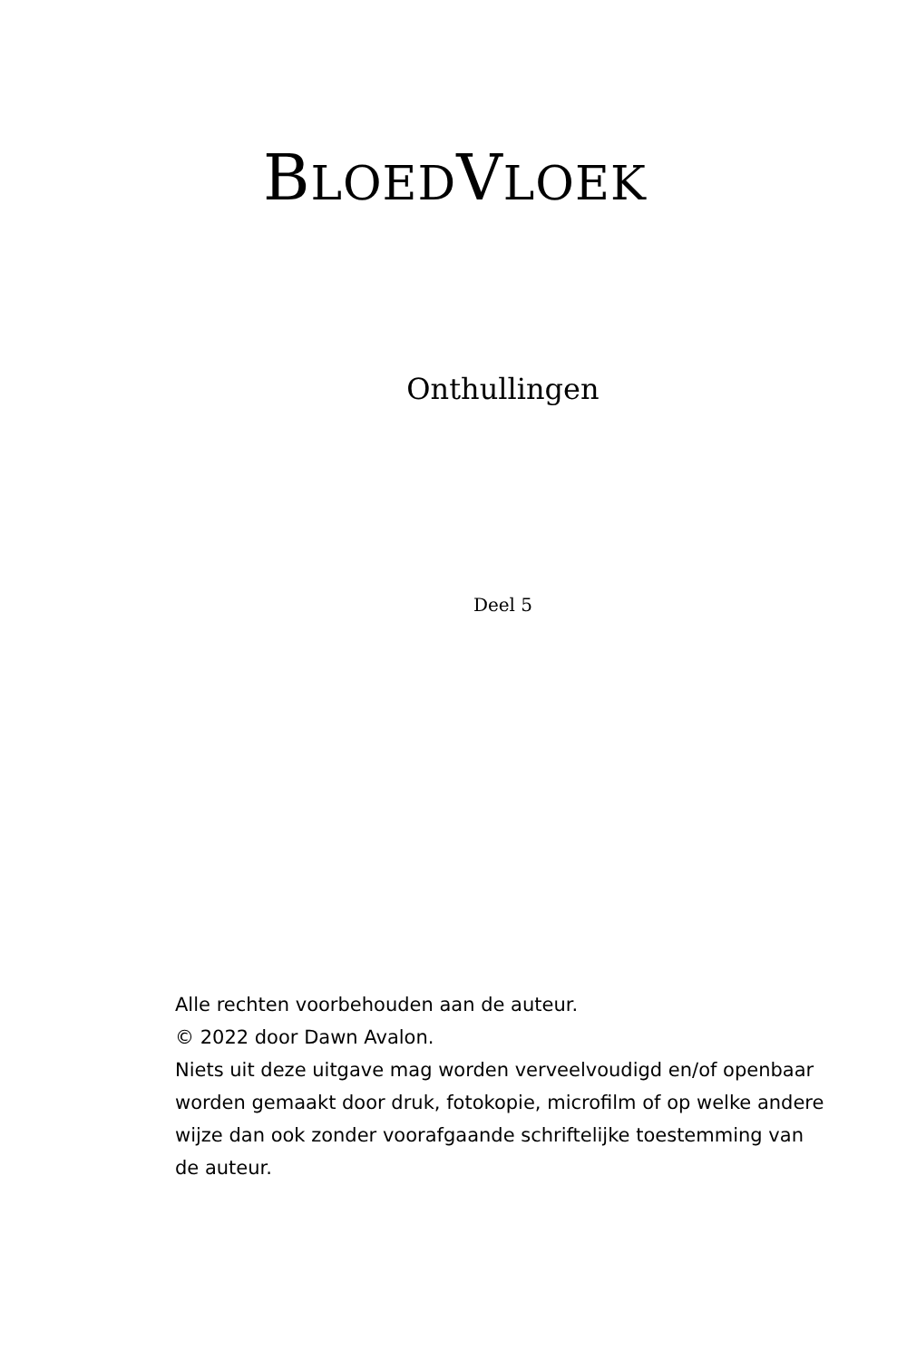BLOEDVLOEK
Onthullingen
Deel 5
Alle rechten voorbehouden aan de auteur.
© 2022 door Dawn Avalon.
Niets uit deze uitgave mag worden verveelvoudigd en/of openbaar worden gemaakt door druk, fotokopie, microfilm of op welke andere wijze dan ook zonder voorafgaande schriftelijke toestemming van de auteur.